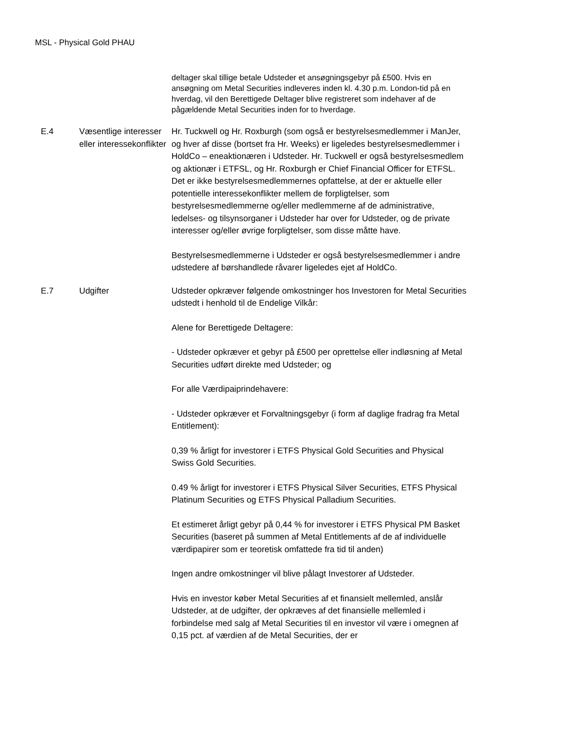MSL - Physical Gold PHAU
| | | deltager skal tillige betale Udsteder et ansøgningsgebyr på £500. Hvis en ansøgning om Metal Securities indleveres inden kl. 4.30 p.m. London-tid på en hverdag, vil den Berettigede Deltager blive registreret som indehaver af de pågældende Metal Securities inden for to hverdage. |
| E.4 | Væsentlige interesser eller interessekonflikter | Hr. Tuckwell og Hr. Roxburgh (som også er bestyrelsesmedlemmer i ManJer, og hver af disse (bortset fra Hr. Weeks) er ligeledes bestyrelsesmedlemmer i HoldCo – eneaktionæren i Udsteder. Hr. Tuckwell er også bestyrelsesmedlem og aktionær i ETFSL, og Hr. Roxburgh er Chief Financial Officer for ETFSL. Det er ikke bestyrelsesmedlemmernes opfattelse, at der er aktuelle eller potentielle interessekonflikter mellem de forpligtelser, som bestyrelsesmedlemmerne og/eller medlemmerne af de administrative, ledelses- og tilsynsorganer i Udsteder har over for Udsteder, og de private interesser og/eller øvrige forpligtelser, som disse måtte have. Bestyrelsesmedlemmerne i Udsteder er også bestyrelsesmedlemmer i andre udstedere af børshandlede råvarer ligeledes ejet af HoldCo. |
| E.7 | Udgifter | Udsteder opkræver følgende omkostninger hos Investoren for Metal Securities udstedt i henhold til de Endelige Vilkår: Alene for Berettigede Deltagere: - Udsteder opkræver et gebyr på £500 per oprettelse eller indløsning af Metal Securities udført direkte med Udsteder; og For alle Værdipaiprindehavere: - Udsteder opkræver et Forvaltningsgebyr (i form af daglige fradrag fra Metal Entitlement): 0,39 % årligt for investorer i ETFS Physical Gold Securities and Physical Swiss Gold Securities. 0.49 % årligt for investorer i ETFS Physical Silver Securities, ETFS Physical Platinum Securities og ETFS Physical Palladium Securities. Et estimeret årligt gebyr på 0,44 % for investorer i ETFS Physical PM Basket Securities (baseret på summen af Metal Entitlements af de af individuelle værdipapirer som er teoretisk omfattede fra tid til anden) Ingen andre omkostninger vil blive pålagt Investorer af Udsteder. Hvis en investor køber Metal Securities af et finansielt mellemled, anslår Udsteder, at de udgifter, der opkræves af det finansielle mellemled i forbindelse med salg af Metal Securities til en investor vil være i omegnen af 0,15 pct. af værdien af de Metal Securities, der er |